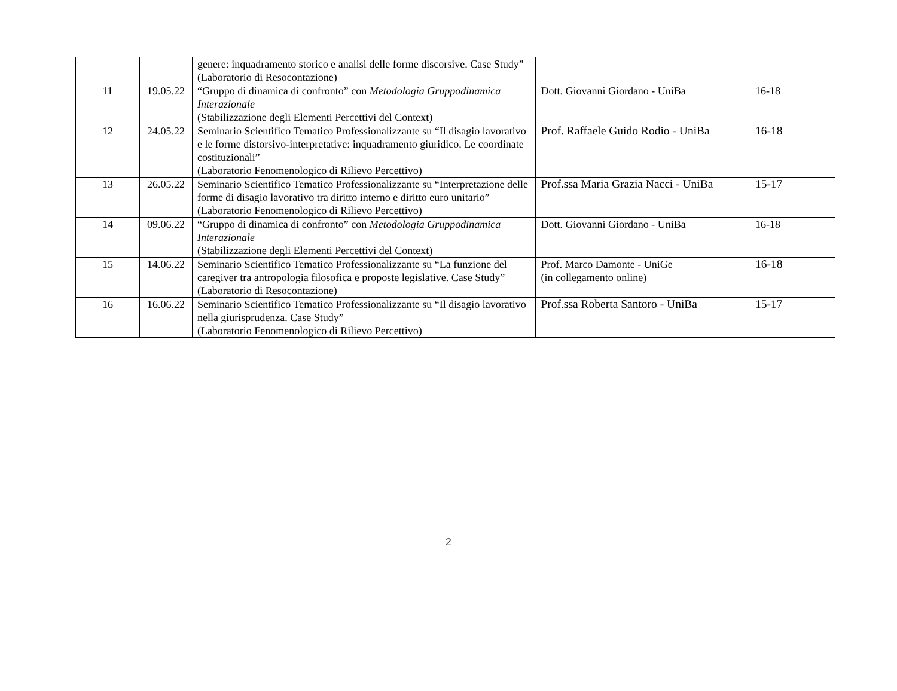| | | genere: inquadramento storico e analisi delle forme discorsive. Case Study” (Laboratorio di Resocontazione) | | |
| 11 | 19.05.22 | “Gruppo di dinamica di confronto” con Metodologia Gruppodinamica Interazionale (Stabilizzazione degli Elementi Percettivi del Context) | Dott. Giovanni Giordano - UniBa | 16-18 |
| 12 | 24.05.22 | Seminario Scientifico Tematico Professionalizzante su “Il disagio lavorativo e le forme distorsivo-interpretative: inquadramento giuridico. Le coordinate costituzionali” (Laboratorio Fenomenologico di Rilievo Percettivo) | Prof. Raffaele Guido Rodio - UniBa | 16-18 |
| 13 | 26.05.22 | Seminario Scientifico Tematico Professionalizzante su “Interpretazione delle forme di disagio lavorativo tra diritto interno e diritto euro unitario” (Laboratorio Fenomenologico di Rilievo Percettivo) | Prof.ssa Maria Grazia Nacci - UniBa | 15-17 |
| 14 | 09.06.22 | “Gruppo di dinamica di confronto” con Metodologia Gruppodinamica Interazionale (Stabilizzazione degli Elementi Percettivi del Context) | Dott. Giovanni Giordano - UniBa | 16-18 |
| 15 | 14.06.22 | Seminario Scientifico Tematico Professionalizzante su “La funzione del caregiver tra antropologia filosofica e proposte legislative. Case Study” (Laboratorio di Resocontazione) | Prof. Marco Damonte - UniGe (in collegamento online) | 16-18 |
| 16 | 16.06.22 | Seminario Scientifico Tematico Professionalizzante su “Il disagio lavorativo nella giurisprudenza. Case Study” (Laboratorio Fenomenologico di Rilievo Percettivo) | Prof.ssa Roberta Santoro - UniBa | 15-17 |
2